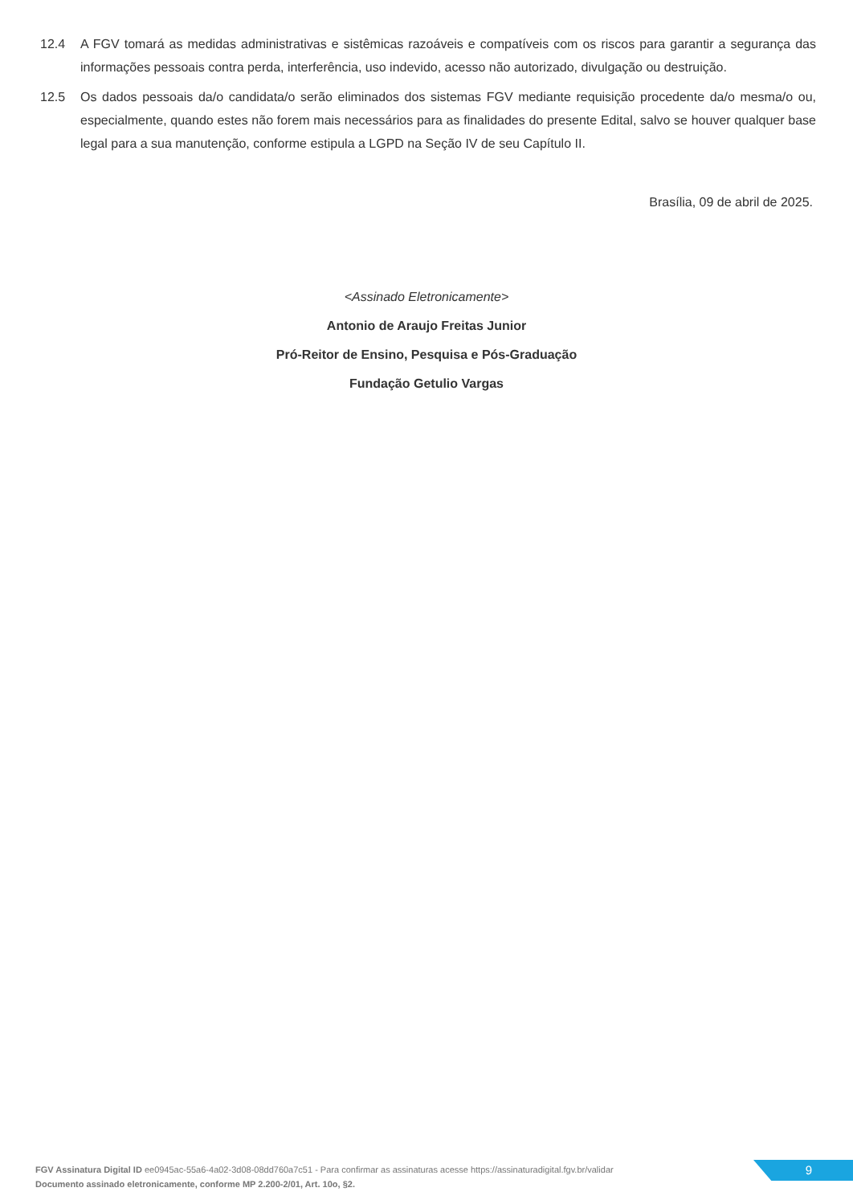12.4 A FGV tomará as medidas administrativas e sistêmicas razoáveis e compatíveis com os riscos para garantir a segurança das informações pessoais contra perda, interferência, uso indevido, acesso não autorizado, divulgação ou destruição.
12.5 Os dados pessoais da/o candidata/o serão eliminados dos sistemas FGV mediante requisição procedente da/o mesma/o ou, especialmente, quando estes não forem mais necessários para as finalidades do presente Edital, salvo se houver qualquer base legal para a sua manutenção, conforme estipula a LGPD na Seção IV de seu Capítulo II.
Brasília, 09 de abril de 2025.
<Assinado Eletronicamente>
Antonio de Araujo Freitas Junior
Pró-Reitor de Ensino, Pesquisa e Pós-Graduação
Fundação Getulio Vargas
FGV Assinatura Digital ID ee0945ac-55a6-4a02-3d08-08dd760a7c51 - Para confirmar as assinaturas acesse https://assinaturadigital.fgv.br/validar
Documento assinado eletronicamente, conforme MP 2.200-2/01, Art. 10o, §2.
9